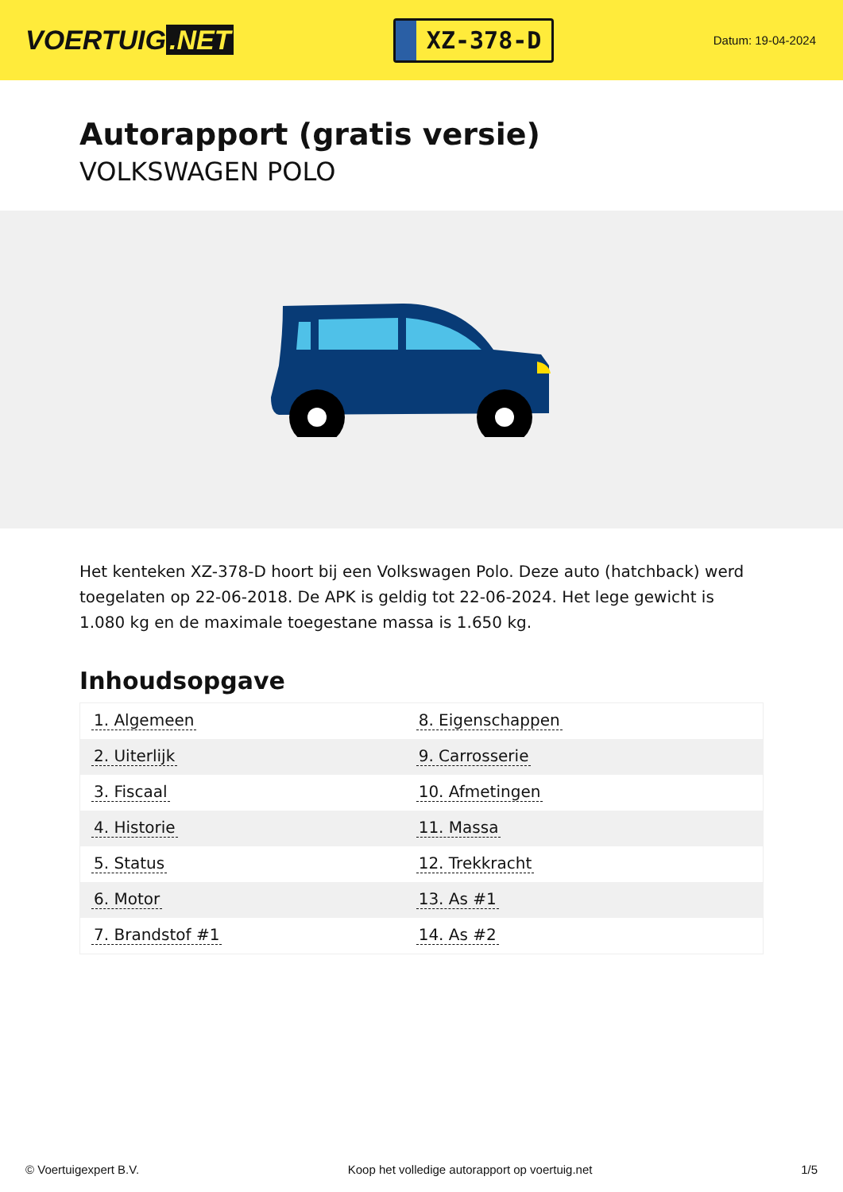VOERTUIG.NET
XZ-378-D
Datum: 19-04-2024
Autorapport (gratis versie)
VOLKSWAGEN POLO
Het kenteken XZ-378-D hoort bij een Volkswagen Polo. Deze auto (hatchback) werd toegelaten op 22-06-2018. De APK is geldig tot 22-06-2024. Het lege gewicht is 1.080 kg en de maximale toegestane massa is 1.650 kg.
Inhoudsopgave
| 1. Algemeen | 8. Eigenschappen |
| 2. Uiterlijk | 9. Carrosserie |
| 3. Fiscaal | 10. Afmetingen |
| 4. Historie | 11. Massa |
| 5. Status | 12. Trekkracht |
| 6. Motor | 13. As #1 |
| 7. Brandstof #1 | 14. As #2 |
© Voertuigexpert B.V. Koop het volledige autorapport op voertuig.net 1/5